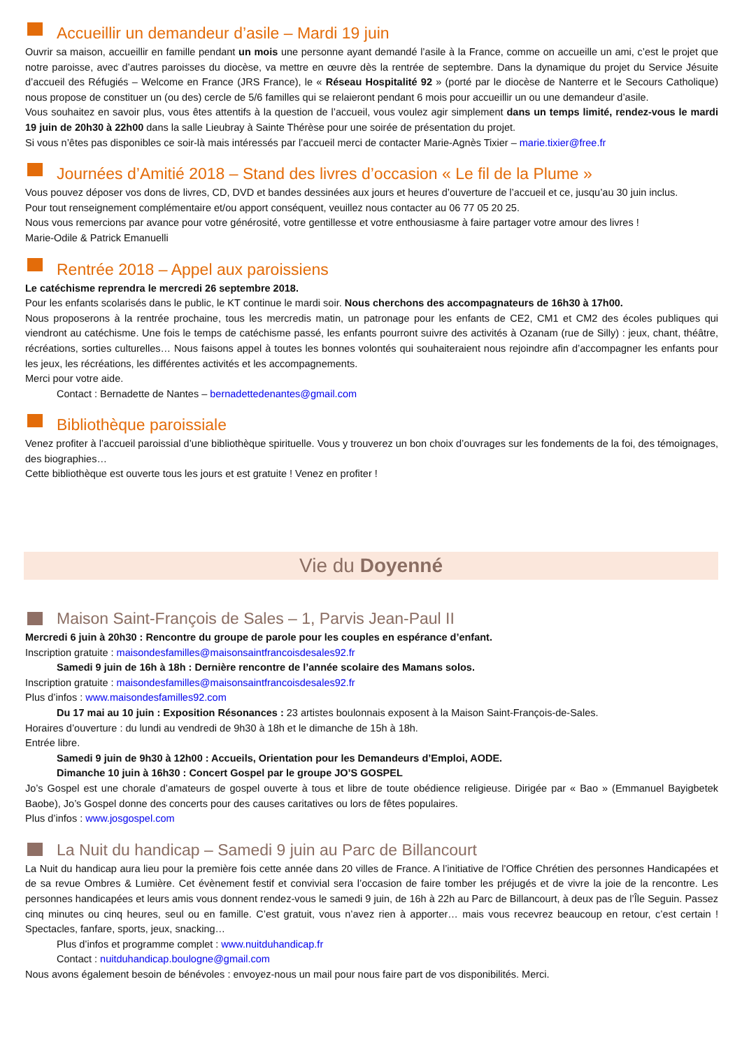Accueillir un demandeur d’asile – Mardi 19 juin
Ouvrir sa maison, accueillir en famille pendant un mois une personne ayant demandé l’asile à la France, comme on accueille un ami, c’est le projet que notre paroisse, avec d’autres paroisses du diocèse, va mettre en œuvre dès la rentrée de septembre. Dans la dynamique du projet du Service Jésuite d’accueil des Réfugiés – Welcome en France (JRS France), le « Réseau Hospitalité 92 » (porté par le diocèse de Nanterre et le Secours Catholique) nous propose de constituer un (ou des) cercle de 5/6 familles qui se relaieront pendant 6 mois pour accueillir un ou une demandeur d’asile.
Vous souhaitez en savoir plus, vous êtes attentifs à la question de l’accueil, vous voulez agir simplement dans un temps limité, rendez-vous le mardi 19 juin de 20h30 à 22h00 dans la salle Lieubray à Sainte Thérèse pour une soirée de présentation du projet.
Si vous n’êtes pas disponibles ce soir-là mais intéressés par l’accueil merci de contacter Marie-Agnès Tixier – marie.tixier@free.fr
Journées d’Amitié 2018 – Stand des livres d’occasion « Le fil de la Plume »
Vous pouvez déposer vos dons de livres, CD, DVD et bandes dessinées aux jours et heures d’ouverture de l’accueil et ce, jusqu’au 30 juin inclus.
Pour tout renseignement complémentaire et/ou apport conséquent, veuillez nous contacter au 06 77 05 20 25.
Nous vous remercions par avance pour votre générosité, votre gentillesse et votre enthousiasme à faire partager votre amour des livres !
Marie-Odile & Patrick Emanuelli
Rentrée 2018 – Appel aux paroissiens
Le catéchisme reprendra le mercredi 26 septembre 2018.
Pour les enfants scolarisés dans le public, le KT continue le mardi soir. Nous cherchons des accompagnateurs de 16h30 à 17h00.
Nous proposerons à la rentrée prochaine, tous les mercredis matin, un patronage pour les enfants de CE2, CM1 et CM2 des écoles publiques qui viendront au catéchisme. Une fois le temps de catéchisme passé, les enfants pourront suivre des activités à Ozanam (rue de Silly) : jeux, chant, théâtre, récréations, sorties culturelles… Nous faisons appel à toutes les bonnes volontés qui souhaiteraient nous rejoindre afin d’accompagner les enfants pour les jeux, les récréations, les différentes activités et les accompagnements.
Merci pour votre aide.
Contact : Bernadette de Nantes – bernadettedenantes@gmail.com
Bibliothèque paroissiale
Venez profiter à l’accueil paroissial d’une bibliothèque spirituelle. Vous y trouverez un bon choix d’ouvrages sur les fondements de la foi, des témoignages, des biographies…
Cette bibliothèque est ouverte tous les jours et est gratuite ! Venez en profiter !
Vie du Doyenné
Maison Saint-François de Sales – 1, Parvis Jean-Paul II
Mercredi 6 juin à 20h30 : Rencontre du groupe de parole pour les couples en espérance d’enfant.
Inscription gratuite : maisondesfamilles@maisonsaintfrancoisdesales92.fr
Samedi 9 juin de 16h à 18h : Dernière rencontre de l’année scolaire des Mamans solos.
Inscription gratuite : maisondesfamilles@maisonsaintfrancoisdesales92.fr
Plus d’infos : www.maisondesfamilles92.com
Du 17 mai au 10 juin : Exposition Résonances : 23 artistes boulonnais exposent à la Maison Saint-François-de-Sales.
Horaires d’ouverture : du lundi au vendredi de 9h30 à 18h et le dimanche de 15h à 18h.
Entrée libre.
Samedi 9 juin de 9h30 à 12h00 : Accueils, Orientation pour les Demandeurs d’Emploi, AODE.
Dimanche 10 juin à 16h30 : Concert Gospel par le groupe JO’S GOSPEL
Jo’s Gospel est une chorale d’amateurs de gospel ouverte à tous et libre de toute obédience religieuse. Dirigée par « Bao » (Emmanuel Bayigbetek Baobe), Jo’s Gospel donne des concerts pour des causes caritatives ou lors de fêtes populaires.
Plus d’infos : www.josgospel.com
La Nuit du handicap – Samedi 9 juin au Parc de Billancourt
La Nuit du handicap aura lieu pour la première fois cette année dans 20 villes de France. A l’initiative de l’Office Chrétien des personnes Handicapées et de sa revue Ombres & Lumière. Cet évènement festif et convivial sera l’occasion de faire tomber les préjugés et de vivre la joie de la rencontre. Les personnes handicapées et leurs amis vous donnent rendez-vous le samedi 9 juin, de 16h à 22h au Parc de Billancourt, à deux pas de l’Île Seguin. Passez cinq minutes ou cinq heures, seul ou en famille. C’est gratuit, vous n’avez rien à apporter… mais vous recevrez beaucoup en retour, c’est certain ! Spectacles, fanfare, sports, jeux, snacking…
Plus d’infos et programme complet : www.nuitduhandicap.fr
Contact : nuitduhandicap.boulogne@gmail.com
Nous avons également besoin de bénévoles : envoyez-nous un mail pour nous faire part de vos disponibilités. Merci.